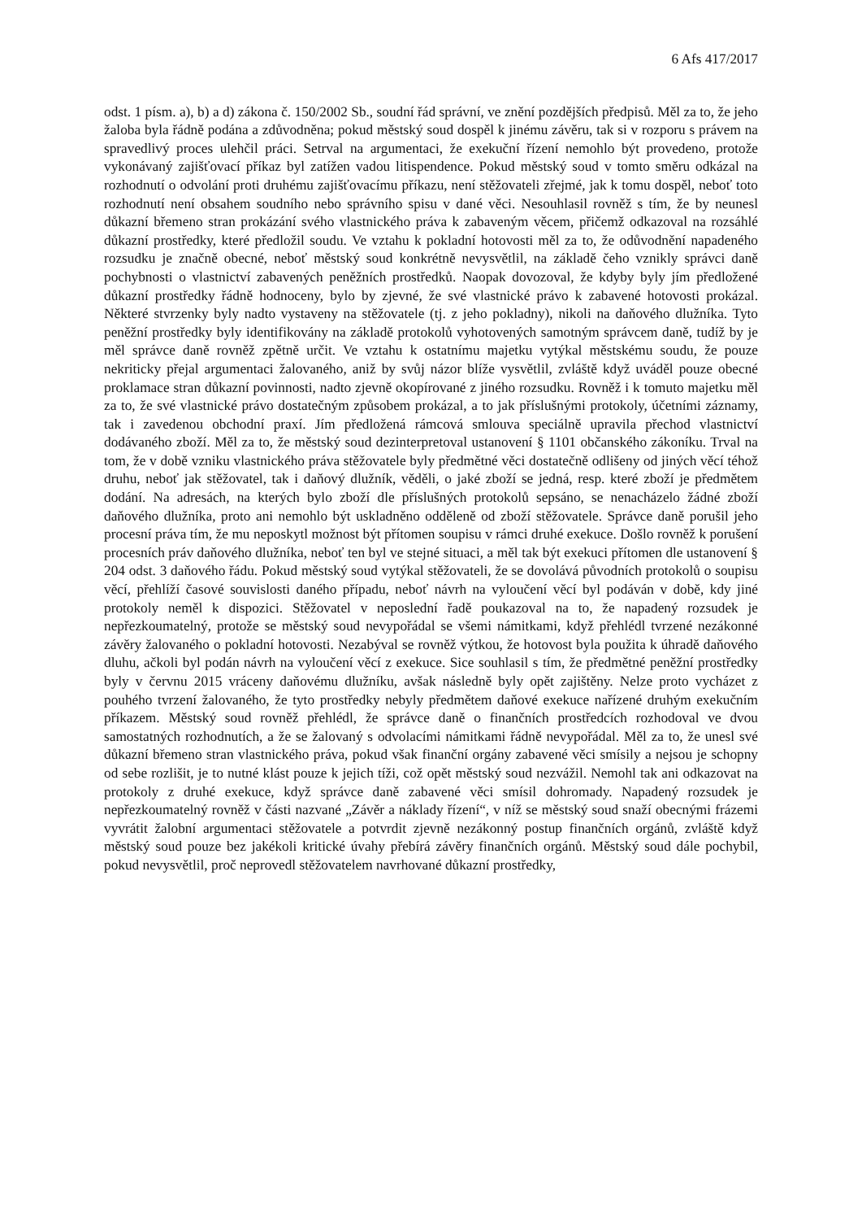6 Afs 417/2017
odst. 1 písm. a), b) a d) zákona č. 150/2002 Sb., soudní řád správní, ve znění pozdějších předpisů. Měl za to, že jeho žaloba byla řádně podána a zdůvodněna; pokud městský soud dospěl k jinému závěru, tak si v rozporu s právem na spravedlivý proces ulehčil práci. Setrval na argumentaci, že exekuční řízení nemohlo být provedeno, protože vykonávaný zajišťovací příkaz byl zatížen vadou litispendence. Pokud městský soud v tomto směru odkázal na rozhodnutí o odvolání proti druhému zajišťovacímu příkazu, není stěžovateli zřejmé, jak k tomu dospěl, neboť toto rozhodnutí není obsahem soudního nebo správního spisu v dané věci. Nesouhlasil rovněž s tím, že by neunesl důkazní břemeno stran prokázání svého vlastnického práva k zabaveným věcem, přičemž odkazoval na rozsáhlé důkazní prostředky, které předložil soudu. Ve vztahu k pokladní hotovosti měl za to, že odůvodnění napadeného rozsudku je značně obecné, neboť městský soud konkrétně nevysvětlil, na základě čeho vznikly správci daně pochybnosti o vlastnictví zabavených peněžních prostředků. Naopak dovozoval, že kdyby byly jím předložené důkazní prostředky řádně hodnoceny, bylo by zjevné, že své vlastnické právo k zabavené hotovosti prokázal. Některé stvrzenky byly nadto vystaveny na stěžovatele (tj. z jeho pokladny), nikoli na daňového dlužníka. Tyto peněžní prostředky byly identifikovány na základě protokolů vyhotovených samotným správcem daně, tudíž by je měl správce daně rovněž zpětně určit. Ve vztahu k ostatnímu majetku vytýkal městskému soudu, že pouze nekriticky přejal argumentaci žalovaného, aniž by svůj názor blíže vysvětlil, zvláště když uváděl pouze obecné proklamace stran důkazní povinnosti, nadto zjevně okopírované z jiného rozsudku. Rovněž i k tomuto majetku měl za to, že své vlastnické právo dostatečným způsobem prokázal, a to jak příslušnými protokoly, účetními záznamy, tak i zavedenou obchodní praxí. Jím předložená rámcová smlouva speciálně upravila přechod vlastnictví dodávaného zboží. Měl za to, že městský soud dezinterpretoval ustanovení § 1101 občanského zákoníku. Trval na tom, že v době vzniku vlastnického práva stěžovatele byly předmětné věci dostatečně odlišeny od jiných věcí téhož druhu, neboť jak stěžovatel, tak i daňový dlužník, věděli, o jaké zboží se jedná, resp. které zboží je předmětem dodání. Na adresách, na kterých bylo zboží dle příslušných protokolů sepsáno, se nenacházelo žádné zboží daňového dlužníka, proto ani nemohlo být uskladněno odděleně od zboží stěžovatele. Správce daně porušil jeho procesní práva tím, že mu neposkytl možnost být přítomen soupisu v rámci druhé exekuce. Došlo rovněž k porušení procesních práv daňového dlužníka, neboť ten byl ve stejné situaci, a měl tak být exekuci přítomen dle ustanovení § 204 odst. 3 daňového řádu. Pokud městský soud vytýkal stěžovateli, že se dovolává původních protokolů o soupisu věcí, přehlíží časové souvislosti daného případu, neboť návrh na vyloučení věcí byl podáván v době, kdy jiné protokoly neměl k dispozici. Stěžovatel v neposlední řadě poukazoval na to, že napadený rozsudek je nepřezkoumatelný, protože se městský soud nevypořádal se všemi námitkami, když přehlédl tvrzené nezákonné závěry žalovaného o pokladní hotovosti. Nezabýval se rovněž výtkou, že hotovost byla použita k úhradě daňového dluhu, ačkoli byl podán návrh na vyloučení věcí z exekuce. Sice souhlasil s tím, že předmětné peněžní prostředky byly v červnu 2015 vráceny daňovému dlužníku, avšak následně byly opět zajištěny. Nelze proto vycházet z pouhého tvrzení žalovaného, že tyto prostředky nebyly předmětem daňové exekuce nařízené druhým exekučním příkazem. Městský soud rovněž přehlédl, že správce daně o finančních prostředcích rozhodoval ve dvou samostatných rozhodnutích, a že se žalovaný s odvolacími námitkami řádně nevypořádal. Měl za to, že unesl své důkazní břemeno stran vlastnického práva, pokud však finanční orgány zabavené věci smísily a nejsou je schopny od sebe rozlišit, je to nutné klást pouze k jejich tíži, což opět městský soud nezvážil. Nemohl tak ani odkazovat na protokoly z druhé exekuce, když správce daně zabavené věci smísil dohromady. Napadený rozsudek je nepřezkoumatelný rovněž v části nazvané „Závěr a náklady řízení“, v níž se městský soud snaží obecnými frázemi vyvrátit žalobní argumentaci stěžovatele a potvrdit zjevně nezákonný postup finančních orgánů, zvláště když městský soud pouze bez jakékoli kritické úvahy přebírá závěry finančních orgánů. Městský soud dále pochybil, pokud nevysvětlil, proč neprovedl stěžovatelem navrhované důkazní prostředky,